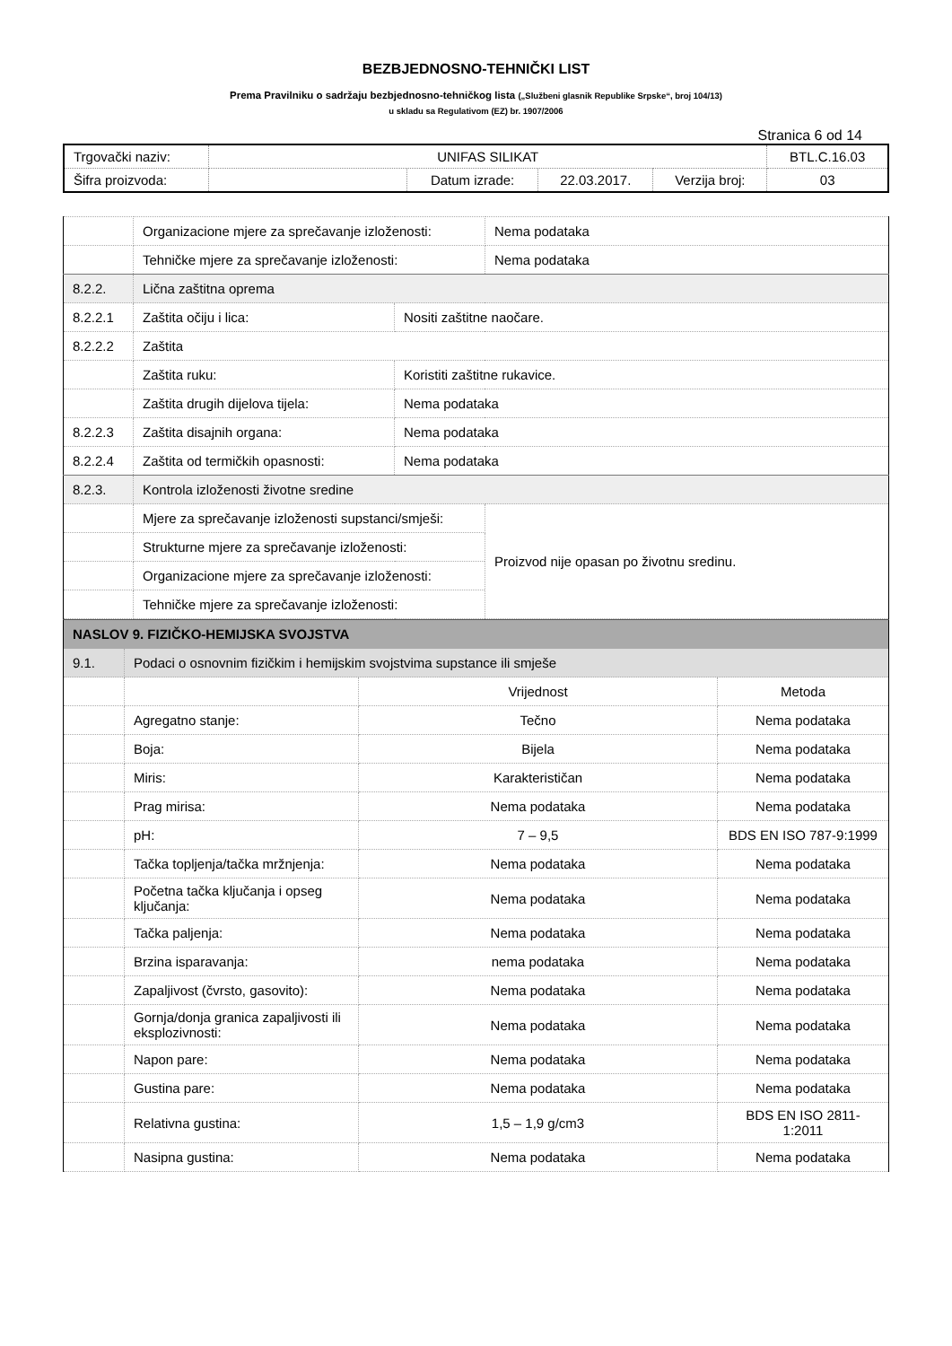BEZBJEDNOSNO-TEHNIČKI LIST
Prema Pravilniku o sadržaju bezbjednosno-tehničkog lista („Službeni glasnik Republike Srpske“, broj 104/13)
u skladu sa Regulativom (EZ) br. 1907/2006
Stranica 6 od 14
| Trgovački naziv: | UNIFAS SILIKAT | | | | BTL.C.16.03 |
| Šifra proizvoda: | | Datum izrade: | 22.03.2017. | Verzija broj: | 03 |
| | Organizacione mjere za sprečavanje izloženosti: | | Nema podataka |
| | Tehničke mjere za sprečavanje izloženosti: | | Nema podataka |
| 8.2.2. | Lična zaštitna oprema | | |
| 8.2.2.1 | Zaštita očiju i lica: | Nositi zaštitne naočare. | |
| 8.2.2.2 | Zaštita | | |
| | Zaštita ruku: | Koristiti zaštitne rukavice. | |
| | Zaštita drugih dijelova tijela: | Nema podataka | |
| 8.2.2.3 | Zaštita disajnih organa: | Nema podataka | |
| 8.2.2.4 | Zaštita od termičkih opasnosti: | Nema podataka | |
| 8.2.3. | Kontrola izloženosti životne sredine | | |
| | Mjere za sprečavanje izloženosti supstanci/smješi: | | Proizvod nije opasan po životnu sredinu. |
| | Strukturne mjere za sprečavanje izloženosti: | | |
| | Organizacione mjere za sprečavanje izloženosti: | | |
| | Tehničke mjere za sprečavanje izloženosti: | | |
| NASLOV 9. FIZIČKO-HEMIJSKA SVOJSTVA | | | |
| 9.1. | Podaci o osnovnim fizičkim i hemijskim svojstvima supstance ili smješe | | |
| | | Vrijednost | Metoda |
| | Agregatno stanje: | Tečno | Nema podataka |
| | Boja: | Bijela | Nema podataka |
| | Miris: | Karakterističan | Nema podataka |
| | Prag mirisa: | Nema podataka | Nema podataka |
| | pH: | 7 – 9,5 | BDS EN ISO 787-9:1999 |
| | Tačka topljenja/tačka mržnjenja: | Nema podataka | Nema podataka |
| | Početna tačka ključanja i opseg ključanja: | Nema podataka | Nema podataka |
| | Tačka paljenja: | Nema podataka | Nema podataka |
| | Brzina isparavanja: | nema podataka | Nema podataka |
| | Zapaljivost (čvrsto, gasovito): | Nema podataka | Nema podataka |
| | Gornja/donja granica zapaljivosti ili eksplozivnosti: | Nema podataka | Nema podataka |
| | Napon pare: | Nema podataka | Nema podataka |
| | Gustina pare: | Nema podataka | Nema podataka |
| | Relativna gustina: | 1,5 – 1,9 g/cm3 | BDS EN ISO 2811-1:2011 |
| | Nasipna gustina: | Nema podataka | Nema podataka |